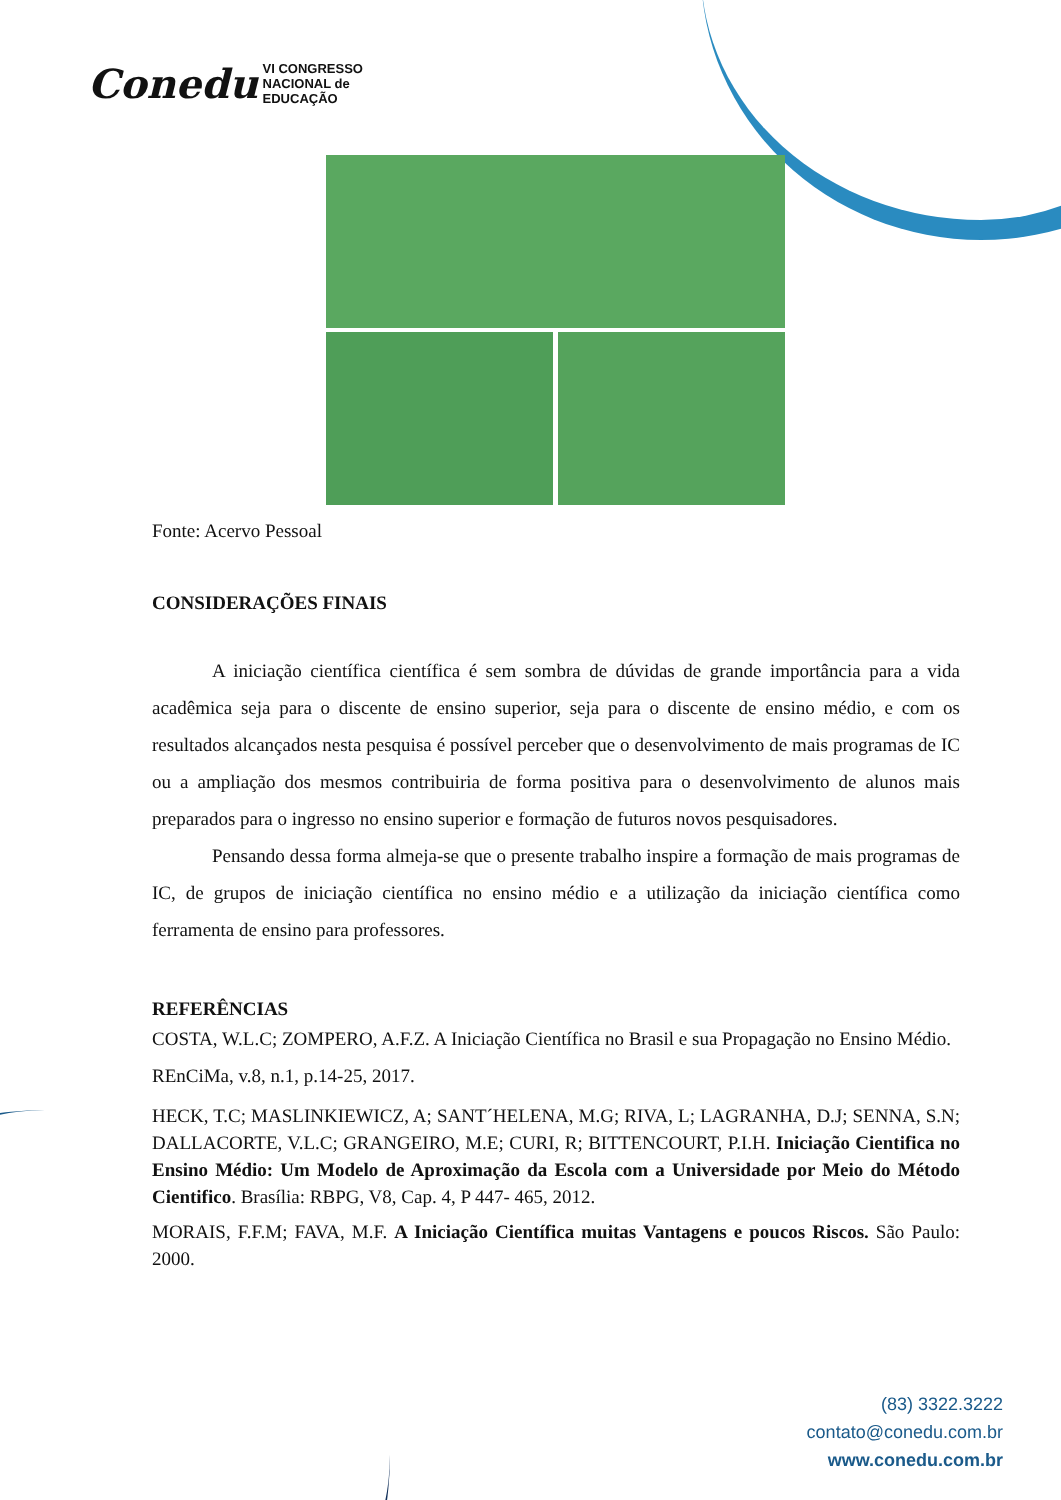Conedu VI CONGRESSO
NACIONAL de
EDUCAÇÃO
Fonte: Acervo Pessoal
CONSIDERAÇÕES FINAIS
A iniciação científica científica é sem sombra de dúvidas de grande importância para a vida acadêmica seja para o discente de ensino superior, seja para o discente de ensino médio, e com os resultados alcançados nesta pesquisa é possível perceber que o desenvolvimento de mais programas de IC ou a ampliação dos mesmos contribuiria de forma positiva para o desenvolvimento de alunos mais preparados para o ingresso no ensino superior e formação de futuros novos pesquisadores.
Pensando dessa forma almeja-se que o presente trabalho inspire a formação de mais programas de IC, de grupos de iniciação científica no ensino médio e a utilização da iniciação científica como ferramenta de ensino para professores.
REFERÊNCIAS
COSTA, W.L.C; ZOMPERO, A.F.Z. A Iniciação Científica no Brasil e sua Propagação no Ensino Médio. REnCiMa, v.8, n.1, p.14-25, 2017.
HECK, T.C; MASLINKIEWICZ, A; SANT´HELENA, M.G; RIVA, L; LAGRANHA, D.J; SENNA, S.N; DALLACORTE, V.L.C; GRANGEIRO, M.E; CURI, R; BITTENCOURT, P.I.H. Iniciação Cientifica no Ensino Médio: Um Modelo de Aproximação da Escola com a Universidade por Meio do Método Cientifico. Brasília: RBPG, V8, Cap. 4, P 447- 465, 2012.
MORAIS, F.F.M; FAVA, M.F. A Iniciação Científica muitas Vantagens e poucos Riscos. São Paulo: 2000.
(83) 3322.3222
contato@conedu.com.br
www.conedu.com.br